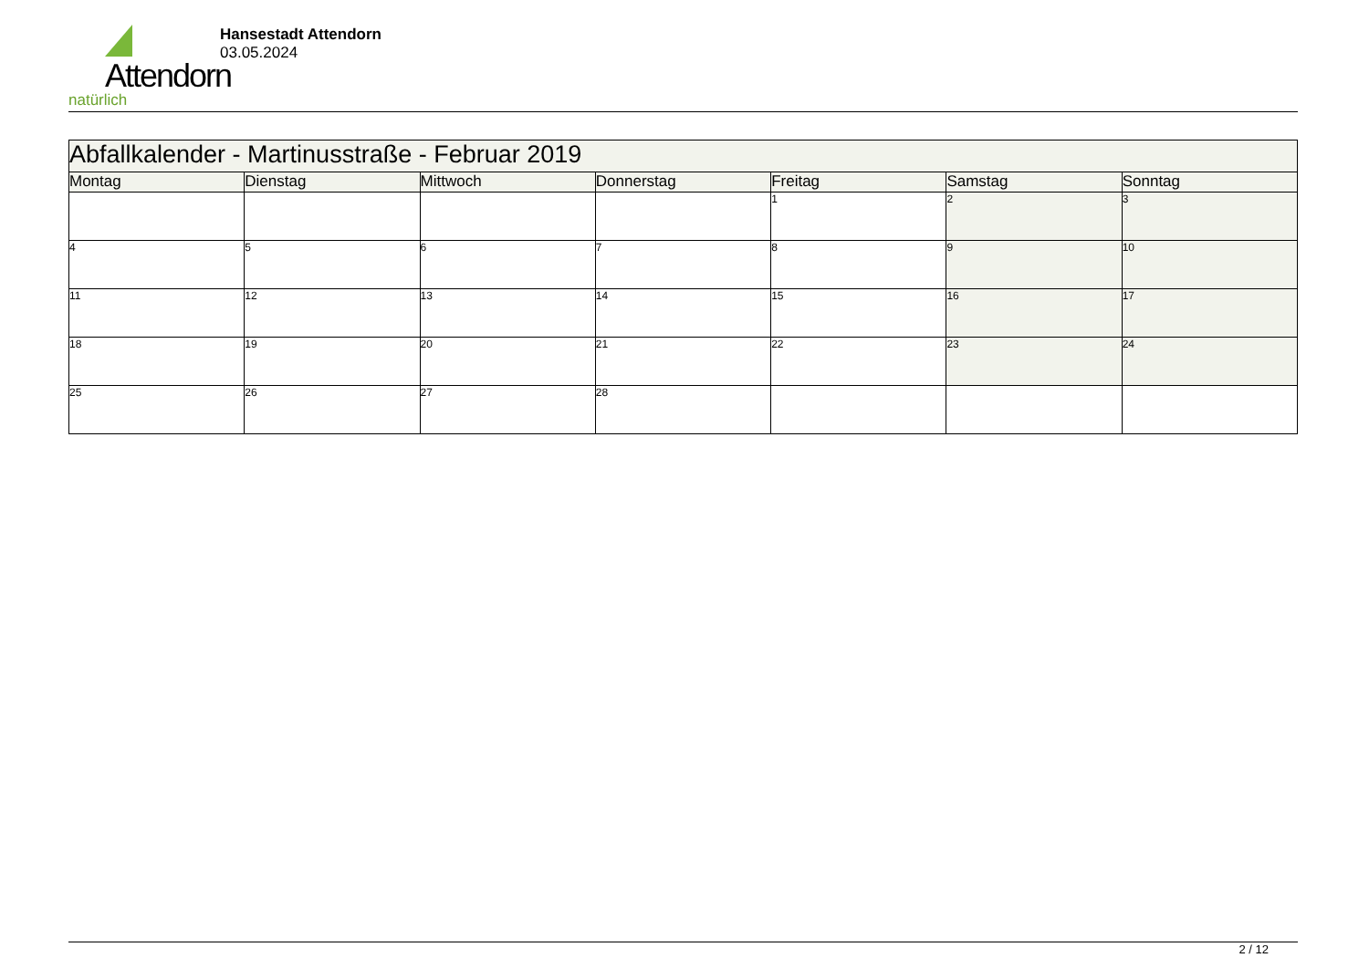Attendorn
natürlich
Hansestadt Attendorn
03.05.2024
| Abfallkalender - Martinusstraße - Februar 2019 | | | | | | |
| Montag | Dienstag | Mittwoch | Donnerstag | Freitag | Samstag | Sonntag |
| | | | | 1 | 2 | 3 |
| 4 | 5 | 6 | 7 | 8 | 9 | 10 |
| 11 | 12 | 13 | 14 | 15 | 16 | 17 |
| 18 | 19 | 20 | 21 | 22 | 23 | 24 |
| 25 | 26 | 27 | 28 | | | |
2 / 12